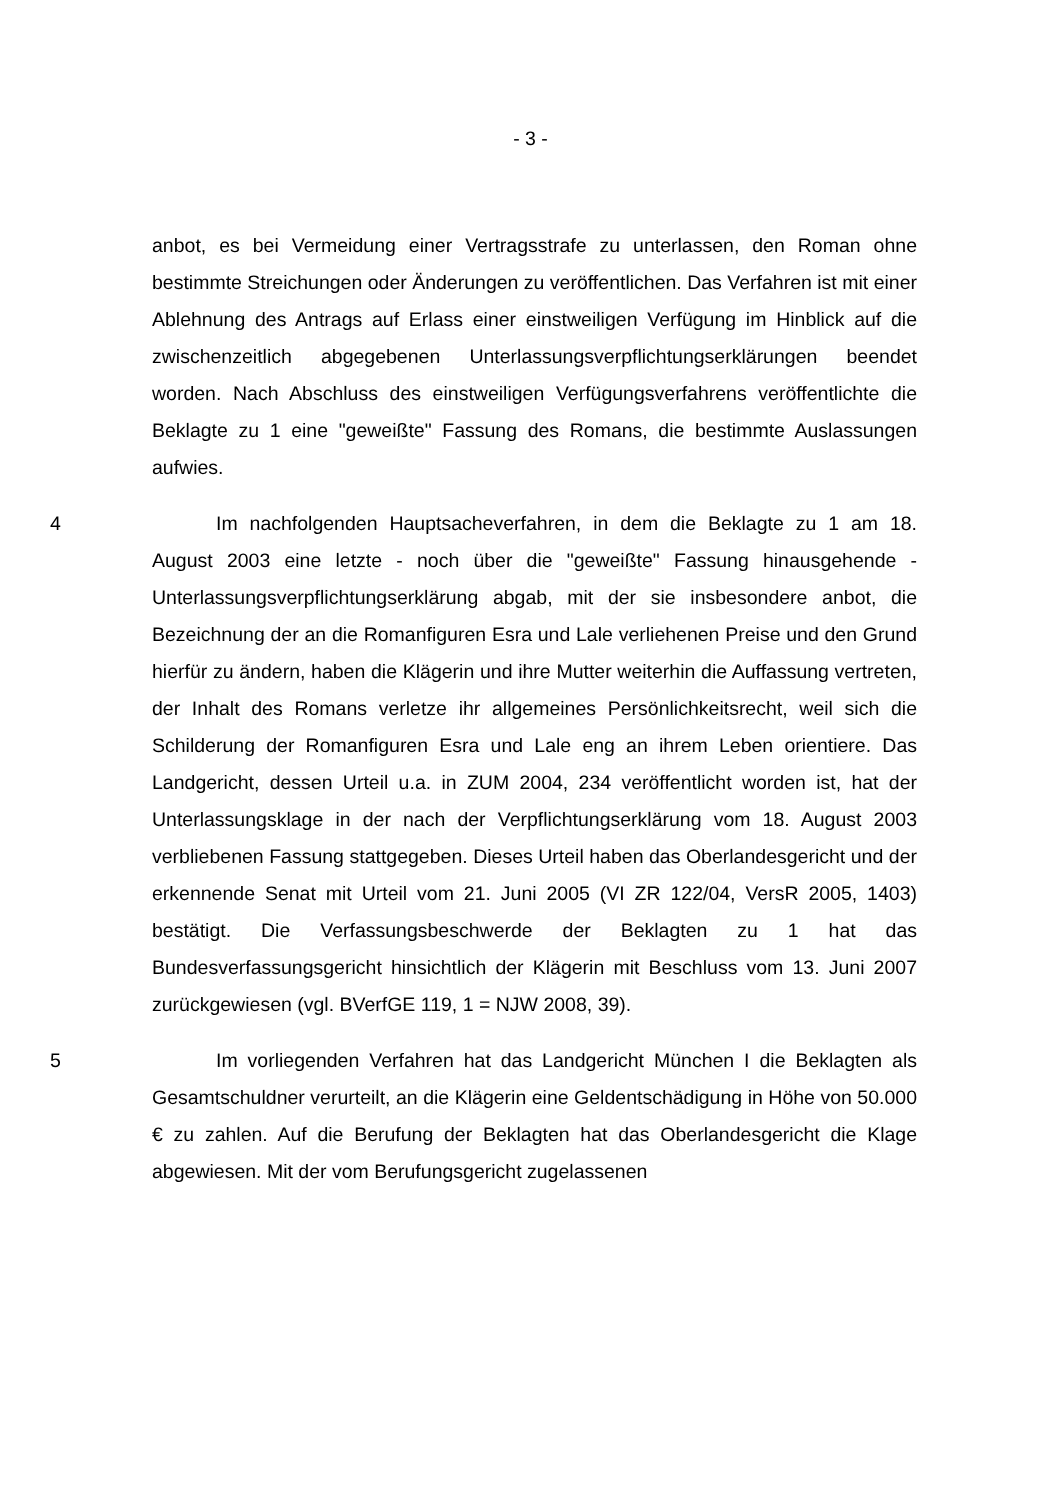- 3 -
anbot, es bei Vermeidung einer Vertragsstrafe zu unterlassen, den Roman ohne bestimmte Streichungen oder Änderungen zu veröffentlichen. Das Verfahren ist mit einer Ablehnung des Antrags auf Erlass einer einstweiligen Verfügung im Hinblick auf die zwischenzeitlich abgegebenen Unterlassungsverpflichtungserklärungen beendet worden. Nach Abschluss des einstweiligen Verfügungsverfahrens veröffentlichte die Beklagte zu 1 eine "geweißte" Fassung des Romans, die bestimmte Auslassungen aufwies.
4 Im nachfolgenden Hauptsacheverfahren, in dem die Beklagte zu 1 am 18. August 2003 eine letzte - noch über die "geweißte" Fassung hinausgehende - Unterlassungsverpflichtungserklärung abgab, mit der sie insbesondere anbot, die Bezeichnung der an die Romanfiguren Esra und Lale verliehenen Preise und den Grund hierfür zu ändern, haben die Klägerin und ihre Mutter weiterhin die Auffassung vertreten, der Inhalt des Romans verletze ihr allgemeines Persönlichkeitsrecht, weil sich die Schilderung der Romanfiguren Esra und Lale eng an ihrem Leben orientiere. Das Landgericht, dessen Urteil u.a. in ZUM 2004, 234 veröffentlicht worden ist, hat der Unterlassungsklage in der nach der Verpflichtungserklärung vom 18. August 2003 verbliebenen Fassung stattgegeben. Dieses Urteil haben das Oberlandesgericht und der erkennende Senat mit Urteil vom 21. Juni 2005 (VI ZR 122/04, VersR 2005, 1403) bestätigt. Die Verfassungsbeschwerde der Beklagten zu 1 hat das Bundesverfassungsgericht hinsichtlich der Klägerin mit Beschluss vom 13. Juni 2007 zurückgewiesen (vgl. BVerfGE 119, 1 = NJW 2008, 39).
5 Im vorliegenden Verfahren hat das Landgericht München I die Beklagten als Gesamtschuldner verurteilt, an die Klägerin eine Geldentschädigung in Höhe von 50.000 € zu zahlen. Auf die Berufung der Beklagten hat das Oberlandesgericht die Klage abgewiesen. Mit der vom Berufungsgericht zugelassenen